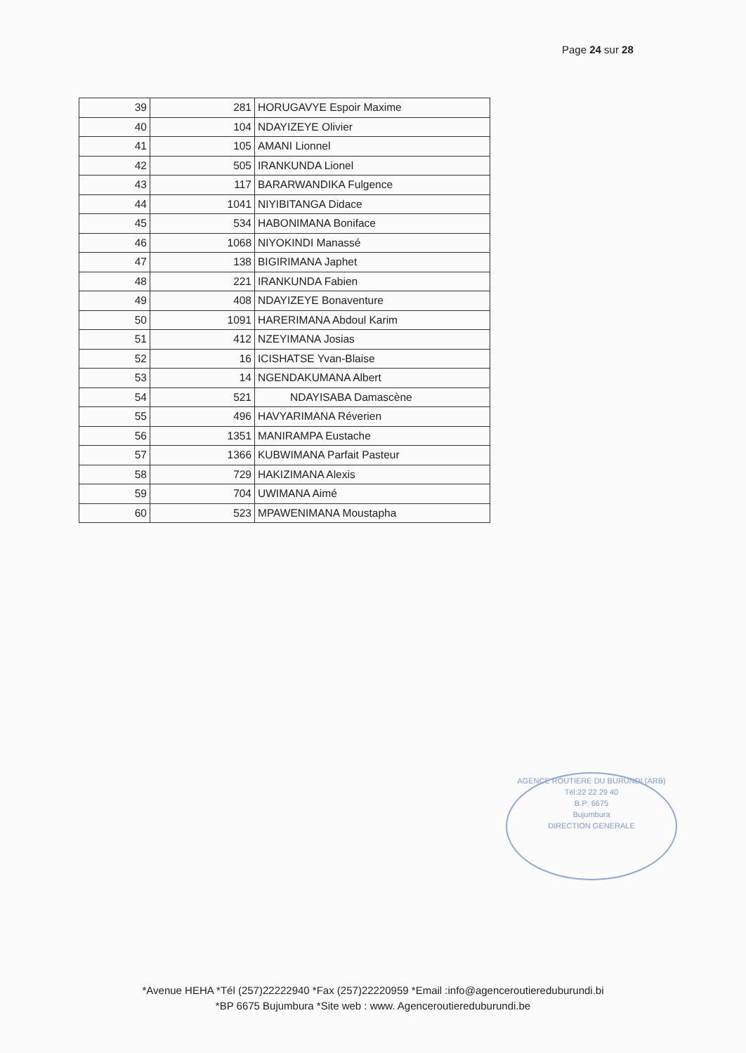Page 24 sur 28
| 39 | 281 | HORUGAVYE Espoir Maxime |
| 40 | 104 | NDAYIZEYE Olivier |
| 41 | 105 | AMANI Lionnel |
| 42 | 505 | IRANKUNDA Lionel |
| 43 | 117 | BARARWANDIKA Fulgence |
| 44 | 1041 | NIYIBITANGA Didace |
| 45 | 534 | HABONIMANA Boniface |
| 46 | 1068 | NIYOKINDI Manassé |
| 47 | 138 | BIGIRIMANA Japhet |
| 48 | 221 | IRANKUNDA Fabien |
| 49 | 408 | NDAYIZEYE Bonaventure |
| 50 | 1091 | HARERIMANA Abdoul Karim |
| 51 | 412 | NZEYIMANA Josias |
| 52 | 16 | ICISHATSE Yvan-Blaise |
| 53 | 14 | NGENDAKUMANA Albert |
| 54 | 521 | NDAYISABA Damascène |
| 55 | 496 | HAVYARIMANA Réverien |
| 56 | 1351 | MANIRAMPA Eustache |
| 57 | 1366 | KUBWIMANA Parfait Pasteur |
| 58 | 729 | HAKIZIMANA Alexis |
| 59 | 704 | UWIMANA Aimé |
| 60 | 523 | MPAWENIMANA Moustapha |
AGENCE ROUTIERE DU BURUNDI (ARB)
Tél:22 22 29 40
B.P: 6675
Bujumbura
DIRECTION GENERALE
*Avenue HEHA *Tél (257)22222940 *Fax (257)22220959 *Email :info@agenceroutiereduburundi.bi
*BP 6675 Bujumbura *Site web : www. Agenceroutiereduburundi.be